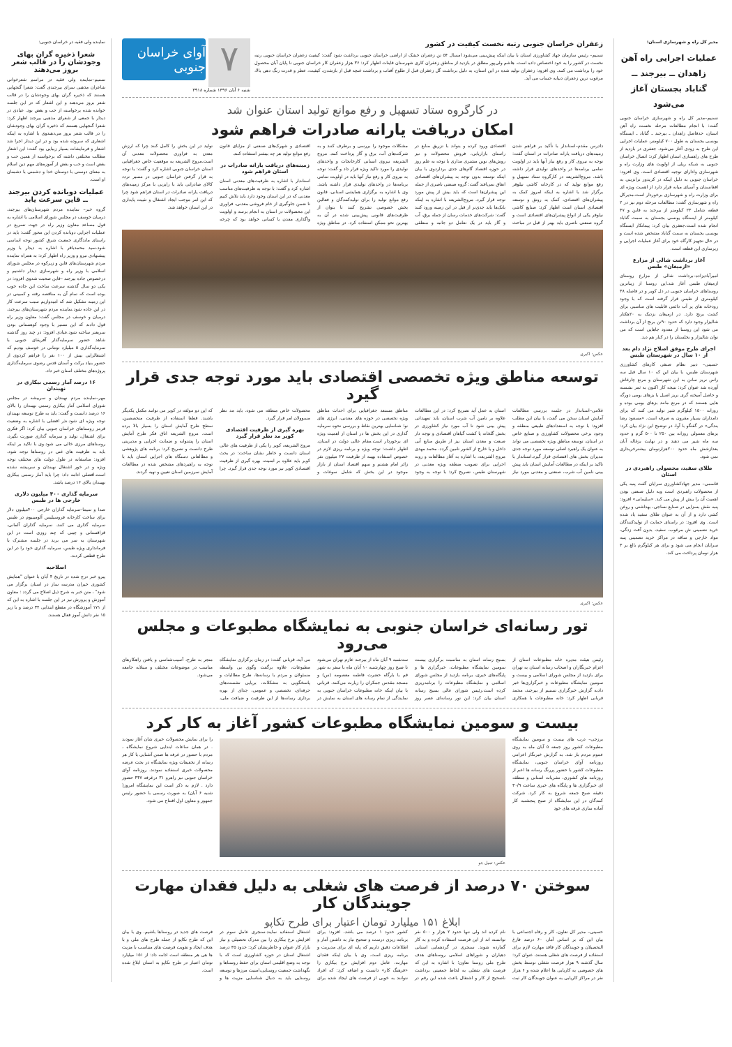مدیر کل راه و شهرسازی استان:
عملیات اجرایی راه آهن زاهدان ــ بیرجند ــ گناباد بجستان آغاز می‌شود
تسنیم–مدیر کل راه و شهرسازی خراسان جنوبی گفت: با انجام مطالعات مرحله نخست راه آهن استان، حدفاصل زاهدان ـ بیرجند ـ گناباد ـ ایستگاه یونسی بجستان به طول ۷۰۰ کیلومتر، عملیات اجرایی این طرح به زودی آغاز می‌شود. جعفری در بازدید از طرح های راهسازی استان اظهار کرد: اتصال خراسان جنوبی به شبکه ریلی از اولویت های وزارت راه و شهرسازی وادارای توجیه اقتصادی است. وی افزود: خراسان جنوبی به دلیل اینکه در کریدور ترانزیتی به افغانستان و آسیای میانه قرار دارد از اهمیت ویژه ای برای وزارت راه و شهرسازی برخوردار است.مدیرکل راه و شهرسازی گفت: مطالعات مرحله دوم نیز در ۲ قطعه شامل ۲۳ کیلومتر از بیرجند به قاین و ۴۷ کیلومتر از ایستگاه یونسی بجستان به سمت گناباد انجام شده است.جعفری بیان کرد: پیمانکار ایستگاه یونسی بجستان به سمت گناباد مشخص شده است و در حال تجهیز کارگاه خود برای آغاز عملیات اجرایی و زیرسازی این قطعه است.
آغاز برداشت شالی از مزارع «ازمیغان» طبس
امیرآبادیزاده–برداشت شالی از مزارع روستای ازمیغان طبس آغاز شد.این روستا از زیباترین روستاهای خراسان جنوبی در دل کویر و در فاصله ۳۸ کیلومتری از طبس قرار گرفته است که با وجود رودخانه های پر آب دائمی قابلیت های مناسبی برای کشت برنج دارد. در ازمیغان نزدیک به ۲۰هکتار شالیزار وجود دارد که حدود ۹۰تن برنج از آن برداشت می شود این روستا از معدود جاهایی است که می توان شالیزار و نخلستان را در کنار هم دید.
اجرای طرح موفق اصلاح نژاد دام بعد از ۱۰ سال در شهرستان طبس
حسینی– دبیر نظام صنفی کارهای کشاورزی شهرستان طبس، با بیان این که ۱۰ سال قبل سه راس نریز سانن به این شهرستان و مرتع چارغاش آورده شد عنوان کرد: نتیجه کار اکنون به ثمر نشسته و حاصل آمیخته گری نریز اصیل با بزهای بومی دورگه هایی هستند که در مرتع مانند بزهای بومی بوده و روزانه ۱۵۰۰ کیلوگرم شیر تولید می کنند که برای دامداران بسیار مقرون به صرفه است. «مسعود رضا بندگی» در گفتگو با آوا، در توضیح این نژاد بیان کرد: بزهای معمولی روزانه بین ۲۵۰ تا ۵۰۰ گرم و حدود سه ماه شیر می دهند و در نهایت بزغاله آنان بعدازشش ماه حدود ۲۰۰هزارتومان بیشترخریداری نمی شود.
طلای سفید، محصولی راهبردی در استان
قاسمی– مدیر جهادکشاورزی سرایان گفت پنبه یکی از محصولات راهبردی است وبه دلیل صنعتی بودن اهمیت آن را بیش از پیش می کند. «سلیمانی» افزود: پنبه نقش بسزایی در صنایع نساجی، بهداشتی و روغن کشی دارد و از آن به عنوان طلای سفید یاد شده است. وی افزود: در راستای حمایت از تولیدکنندگان خرید تضمینی ش مرغوب، سفید، بدون آفت زدگی، مواد خارجی و ساقه در مراکز خرید تضمینی پنبه سرایان انجام می شود و برای هر کیلوگرم بالغ بر ۳ هزار تومان پرداخت می کند.
زعفران خراسان جنوبی رتبه نخست کیفیت در کشور
تسنیم– رئیس سازمان جهاد کشاورزی استان با بیان اینکه پیش‌بینی می‌شود امسال ۵۴ تن زعفران خشک از اراضی خراسان جنوبی برداشت شود گفت: کیفیت زعفران خراسان جنوبی رتبه نخست در کشور را به خود اختصاص داده است. هاشم ولی‌پور مطلق در بازدید از مناطق زعفران کاری شهرستان قاینات اظهار کرد: ۳۶ هزار زعفران کار خراسان جنوبی تا پایان آبان محصول خود را برداشت می کنند. وی افزود: زعفران تولید شده در این استان، به دلیل برداشت گل زعفران قبل از طلوع آفتاب و برداشت غنچه قبل از بازشدن، کیفیت، عطر و قدرت رنگ دهی بالا، مرغوب ترین زعفران دنیابه حساب می آید.
۷
آوای خراسان جنوبی
شنبه ۶ آبان ۱۳۹۶ شماره ۳۹۱۸
در کارگروه ستاد تسهیل و رفع موانع تولید استان عنوان شد
امکان دریافت یارانه صادرات فراهم شود
دادرس مقدم–استاندار با تأکید بر فراهم شدن زمینه‌های دریافت یارانه صادرات در استان گفت: توجه به نیروی کار و رفع نیاز آنها باید در اولویت تمامی برنامه‌ها در واحدهای تولیدی قرار داشته باشد. مروج‌الشریعه در کارگروه ستاد تسهیل و رفع موانع تولید که در کارخانه کاشی نیلوفر برگزار شد با اشاره به اینکه امروز کمک به پیشران‌های اقتصادی، کمک به رونق و توسعه اقتصادی استان است اظهار کرد: صنایع کاشی نیلوفر یکی از انواع پیشران‌های اقتصادی است و گروه صنعتی ناصری باید بهتر از قبل در مباحث اقتصادی ورود کرده و بتواند با تزریق منابع در راستای بازاریابی، فروش محصولات و نیز روش‌های نوین مشتری مداری با توجه به علم روز در حوزه اقتصاد گام‌های جدی برداردوی با بیان اینکه توسعه بدون توجه به پیشران‌های اقتصادی اتفاق نمی‌افتد گفت: گروه صنعتی ناصری از جمله این پیشران‌ها است که باید بیش از پیش مورد توجه قرار گیرد. مروج‌الشریعه با اشاره به اینکه بانک‌ها باید جدی‌تر از قبل در این زمینه ورود کنند گفت: شرکت‌های خدمات رسان از جمله برق، آب و گاز باید در یک تعامل دو جانبه و منطقی مشکلات موجود را بررسی و برطرف کنند و به شرکت‌های آب، برق و گاز پرداخت کنند. مروج الشریعه نیروی انسانی کارخانجات و واحدهای تولیدی را مورد تاکید ویژه قرار داد و گفت: توجه به نیروی کار و رفع نیاز آنها باید در اولویت تمامی برنامه‌ها در واحدهای تولیدی قرار داشته باشد. وی با اشاره به برگزاری همایشی استانی، قانون رفع موانع تولید را برای تولیدکنندگان و فعالین بخش خصوصی تشریح کنند تا بتوان از ظرفیت‌های قانونی پیش‌بینی شده در آن به بهترین نحو ممکن استفاده کرد. در مناطق ویژه اقتصادی و شهرک‌های صنعتی از مزایای قانون رفع موانع تولید هر چه بیشتر استفاده کنند.
زمینه‌های دریافت یارانه صادرات در استان فراهم شود
استاندار با اشاره به ظرفیت‌های معدنی استان اشاره کرد و گفت: با توجه به ظرفیت‌های مناسب معدنی که در این استان وجود دارد باید تلاش کنیم تا ضمن جلوگیری از خام فروشی معدنی، فراوری این محصولات در استان به انجام برسد و اولویت واگذاری معدن با کسانی خواهد بود که چرخه تولید در این بخش را کامل کنند چرا که ارزش معدن به فراوری محصولات معدنی آن است.مروج الشریعه به موقعیت خاص جغرافیایی استان خراسان جنوبی اشاره کرد و گفت: با توجه به قرار گرفتن خراسان جنوبی در مسیر تردد کالای صادراتی باید با رایزنی با مرکز زمینه‌های دریافت یارانه صادرات در استان فراهم شود چرا که این امر موجب ایجاد اشتغال و تثبیت پایداری در این استان خواهد شد.
عکس: اکبری
توسعه مناطق ویژه تخصصی اقتصادی باید مورد توجه جدی قرار گیرد
غلامی–استاندار در جلسه بررسی مطالعات آمایش استان سخن می گفت، با بیان این مطلب افزود: با توجه به استعدادهای طبیعی منطقه و وجود برخی محصولات کشاورزی و صنایع خاص در استان، توسعه مناطق ویژه تخصصی می تواند به عنوان یک راهبرد اصلی توسعه مورد توجه جدی مدیران بخش های اقتصادی قرار گیرد.استاندار با تاکید بر اینکه در مطالعات آمایش استان باید پیش بینی تامین آب شرب، صنعتی و معدنی مورد نیاز استان به عمل آید تصریح کرد: در این مطالعات علاوه بر تامین آب شرب استان، باید تمهیداتی پیش بینی شود تا آب مورد نیاز کشاورزی در بخش گلخانه یا کشت گیاهان اقتصادی و توجه دار صنعت و معدن استان نیز از طریق منابع آبی داخل و یا خارج از کشور تامین گردد. محمد مهدی مروج الشریعه، با اشاره به آغاز مطالعات و روند اجرایی برای تصویب منطقه ویژه معدنی در شهرستان طبس، تصریح کرد: با توجه به وجود مناطق مستعد جغرافیایی برای احداث مناطق ویژه تخصصی در حوزه های معدنی، انرژی های نو؛ شناسایی بهترین نقاط و بررسی نحوه سرمایه گذاری در این بخش ها در استان از اهمیت ویژه ای برخوردار است.مقام عالی دولت در استان، اظهار داشت: توجه ویژه و برنامه ریزی لازم در خصوص استفاده بهینه از ظرفیت ۲۷ میلیون نفر زائر امام هشتم و سهم اقتصاد استان از بازار موجود در این بخش که شامل سوغات و محصولات خاص منطقه می شود، باید مد نظر مسوولان امر قرار گیرد.
بهره گیری از ظرفیت اقتصادی کویر مد نظر قرار گیرد
مروج الشریعه، کویر را یکی از ظرفیت های عالی استان دانست و خاطر نشان ساخت: در بحث کویر باید علاوه بر امنیت، بهره گیری از ظرفیت اقتصادی کویر نیز مورد توجه جدی قرار گیرد. چرا که این دو مولفه در کویر می توانند مکمل یکدیگر باشند. قطعا استفاده از ظرفیت متخصصین، سطح طرح آمایش استان را بسیار بالا برده است. مروج الشریعه اتاق فکر طرح آمایش استان را پشتوانه و ضمانت اجرایی و مدیریتی طرح دانست و تصریح کرد: برنامه های پژوهشی و مطالعاتی دستگاه های اجرایی استان باید با توجه به راهبردهای مشخص شده در مطالعات آمایش سرزمین استان تعیین و تهیه گردند.
عکس: اکبری
تور رسانه‌ای خراسان جنوبی به نمایشگاه مطبوعات و مجلس می‌رود
رئیس هیئت مدیره خانه مطبوعات استان از اعزام خبرنگاران و اصحاب رسانه استان به تهران برای بازدید از مجلس شورای اسلامی و بیست و سومین نمایشگاه مطبوعات و خبرگزاری‌ها خبر دادبه گزارش خبرگزاری تسنیم از بیرجند، محمد قربانی اظهار کرد: خانه مطبوعات با همکاری بسیج رسانه استان به مناسبت برگزاری بیست سومین نمایشگاه مطبوعات، خبرگزاری ها و پایگاه‌های خبری، برنامه بازدید از مجلس شورای اسلامی و نمایشگاه مطبوعات را برنامه‌ریزی کرده است.رئیس شورای عالی بسیج رسانه استان بیان کرد: این تور رسانه‌ای عصر روز سه‌شنبه ۹ آبان ماه از بیرجند عازم تهران می‌شود تا صبح روز چهارشنبه ۱۰ آبان ماه با سفر به شهر قم با بارگاه حضرت فاطمه معصومه (س) و مسجد مقدس جمکران را زیارت می‌کنند. قربانی با بیان اینکه خانه مطبوعات خراسان جنوبی به نمایندگی از تمام رسانه های استان به نمایش در می آید، قربانی گفت: در زمان برگزاری نمایشگاه مطبوعات، علاوه برگفت وگوی بی واسطه مسئولان و مردم با رسانه‌ها، طرح مطالبات و پاسخگویی به مشکلات، برپایی نشست‌های حرفه‌ای، تخصصی و عمومی، جدای از بهره برداری رسانه‌ها از این ظرفیت و ضیافت ملی، منجر به طرح، آسیب‌شناسی و یافتن راهکارهای مناسب در موضوعات مختلف و مبتلابه جامعه می‌شود.
بیست و سومین نمایشگاه مطبوعات کشور آغاز به کار کرد
برزجی– درب های بیست و سومین نمایشگاه مطبوعات کشور روز جمعه ۵ آبان ماه به روی عموم مردم باز شد. به گزارش خبرنگار اعزامی روزنامه آوای خراسان جنوبی، نمایشگاه مطبوعات کشور با حضور پررنگ رسانه ها اعم از روزنامه های کشوری، نشریات استانی و منطقه ای خبرگزاری ها و پایگاه های خبری ساعت ۳۰/۹ دقیقه صبح جمعه شروع به کار کرد. شرکت کنندگان در این نمایشگاه از صبح پنجشنبه کار آماده سازی غرفه های خود
عکس: تمیل جو
را برای نمایش محصولات خبری شان آغاز نمودند . در همان ساعات ابتدایی شروع نمایشگاه ، مردم با حضور در غرفه ها ضمن آشنایی با کار هر رسانه از تخفیفات ویژه نمایشگاه در بحث عرضه محصولات خبری استفاده نمودند. روزنامه آوای خراسان جنوبی نیز راهرو ۳۱ درغرفه ۴۴۷ حضور دارد . لازم به ذکر است این نمایشگاه امروز( شنبه ۶ آبان) به صورت رسمی با حضور رئیس جمهور و معاون اول افتتاح می شود.
سوختن ۷۰ درصد از فرصت های شغلی به دلیل فقدان مهارت جویندگان کار
ابلاغ ۱۵۱ میلیارد تومان اعتبار برای طرح تکاپو
حسینی– مدیر کل تعاون، کار و رفاه اجتماعی با بیان این که بر اساس آمار، ۶۰ درصد فارغ التحصیلان و جویندگان کار فاقد مهارت لازم برای استفاده از فرصت های شغلی هستند، عنوان کرد: سال گذشته ۹ هزار فرصت شغلی توسط بخش های خصوصی به کاریابی ها اعلام شده و ۶ هزار نفر در مراکز کاریابی به عنوان جویندگان کار ثبت نام کرده اند ولی تنها حدود ۲ هزار و ۵۰۰ نفر توانسته اند از این فرصت استفاده کرده و به کار گمارده شوند. سنجری در گردهمایی استانی دهیاران و شوراهای اسلامی روستاهای هدف طرح ملی روستا تعاون؛ با اشاره به این که فرصت های شغلی به لحاظ جمعیتی برداشت ناصحیح از کار و اشتغال باعث شده این رقم در کشور حدود ۱ درصد می باشد، افزود: برای برنامه ریزی درست و صحیح نیاز به داشتن آمار و اطلاعات دقیق داریم که پایه ای برای مدیریت و برنامه ریزی است. وی با بیان اینکه فقدان مهارت، عامل دوم افزایش نرخ بیکاری را «فرهنگ کار» دانست و اضافه کرد: که افراد نتوانند به خوبی از فرصت های ایجاد شده برای اشتغال استفاده نمایند.سنجری عامل سوم در افزایش نرخ بیکاری را بین مدرک تحصیلی و نیاز بازار کار عنوان و خاطرنشان کرد: حدود ۳۵ درصد اشتغال استان در حوزه کشاورزی است که با توجه به وضع اقلیمی استان برای حفظ روستاها و نگهداشت جمعیت روستایی،امنیت مرزها و توسعه روستایی باید به دنبال شناسایی مزیت ها و فرصت های جدید در روستاها باشیم. وی با بیان این که طرح تکاپو از جمله طرح های ملی و با هدف ایجاد و تقویت فرصت های متناسب با مزیت ها هی هر منطقه است ادامه داد: از ۱۵۱ میلیارد تومان اعتبار در طرح تکاپو به استان ابلاغ شده است.
نماینده ولی فقیه در خراسان جنوبی:
شعرا ذخیره گران بهای وجودشان را در قالب شعر بروز می‌دهند
تسنیم–نماینده ولی فقیه در مراسم شعرخوانی شاعران مذهبی سرای بیرجندی گفت: شعرا گنجهایی هستند که ذخیره گران بهای وجودشان را در قالب شعر بروز می‌دهند و این اشعار که در این جلسه خوانده شده برخواسته از حب و بغض بود. عبادی در دیدار با جمعی از شعرای مذهبی بیرجند اظهار کرد: شعرا گنجهایی هستند که ذخیره گران بهای وجودشان را در قالب شعر بروز می‌دهندوی با اشاره به اینکه اشعاری که سروده شده بود و در این دیدار اجرا شد اشعار و فرمایشات بسیار زیبایی بود گفت: این اشعار مطالب مختلفی داشته که برخواسته از همین حب و بغض است و حب و بغض از آموزه‌های مهم دین اسلام به معنای دوستی با دوستان خدا و دشمنی با دشمنان او است.
عملیات دوبانده کردن بیرجند ــ قاین سرعت یابد
گروه خبر– نماینده مردم شهرستان‌های بیرجند، درمیان خوسف در مجلس شورای اسلامی با اشاره به قول مساعد معاون وزیر راه در جهت تسریع در عملیات اجرایی دوبانده کردن این محور گفت: باید در راستای ماندگاری جمعیت شرق کشور توجه اساسی شود.سید محمدباقر با اشاره به دیدار با وزیر پیشنهادی نیرو و وزیر راه اظهار کرد: به همراه نماینده مردم شهرستان‌های قاین و زیرکوه در مجلس شورای اسلامی با وزیر راه و شهرسازی دیدار داشتیم و درخصوص جاده بیرجند –قاین صحبت شدوی افزود: در یکی دو سال گذشته سرعت ساخت این جاده خوب بوده است که تمام آن به مناقصه رفته و کمبینی در این زمینه تشکیل شد که امیدواریم سبب سرعت کار در این جاده شود.نماینده مردم شهرستان‌های بیرجند، درمیان و خوسف در مجلس گفت: معاون وزیر راه قول دادند که این مسیر با وجود کوهستانی بودن سریعتر ساخته شود.عبادی افزود: در چند روز گذشته شاهد حضور سرمایه‌گذار آفریقای جنوبی با سرمایه‌گذاری ۵ میلیارد تومانی در خوسف بودیم که اشتغالزایی بیش از ۱۰۰ نفر را فراهم کردوی از حضور بنیاد برکت و آستان قدس رضوی سرمایه‌گذاری پروژه‌های مختلف استان خبر داد.
۱۶ درصد آمار رسمی بیکاری در نهبندان
مهر–نماینده مردم نهبندان و سربیشه در مجلس شورای اسلامی آمار بیکاری رسمی نهبندان را بالای ۱۶ درصد دانست و گفت: باید به طرح توسعه نهبندان توجه ویژه ای شود.نذر افضلی با اشاره به وضعیت قرمز روستاهای خراسان جنوبی بیان کرد: اگر فکری برای اشتغال، تولید و سرمایه گذاری صورت نگیرد، روستاهای مرزی خالی می شود.وی با تاکید بر اینکه باید به ظرفیت های غنی در روستاها توجه شود، افزود: متاسفانه در طول دولت های مختلف توجه ویژه و در خور اشتغال نهبندان و سربیشه نشده است.افضلی ادامه داد: چرا باید آمار رسمی بیکاری نهبندان بالای ۱۶ درصد باشد.
سرمایه گذاری ۴۰۰ میلیون دلاری خارجی ها در طبس
صدا و سیما–سرمایه گذاران خارجی ۴۰۰میلیون دلار برای ساخت کارخانه فروسیلیس آلومینیوم در طبس سرمایه گذاری می کنند. سرمایه گذاران آلمانی، قزاقستانی و چینی که چند روزی است در این شهرستان به سر می برند در جلسه مشترک با فرمانداری ویژه طبس، سرمایه گذاری خود را در این طرح قطعی کردند.
اصلاحیه
پیرو خبر درج شده در تاریخ ۴ آبان با عنوان "همایش کشوری خیران مدرسه ساز در استان برگزار می شود" ، متن خبر به شرح ذیل اصلاح می گردد : معاون آموزش و پرورش نیز در این جلسه با اشاره به این که از ۱۷۱ آموزشگاه در مقطع ابتدایی ۳۴ درصد و با زیر ۱۵ نفر دانش آموز فعال هستند.